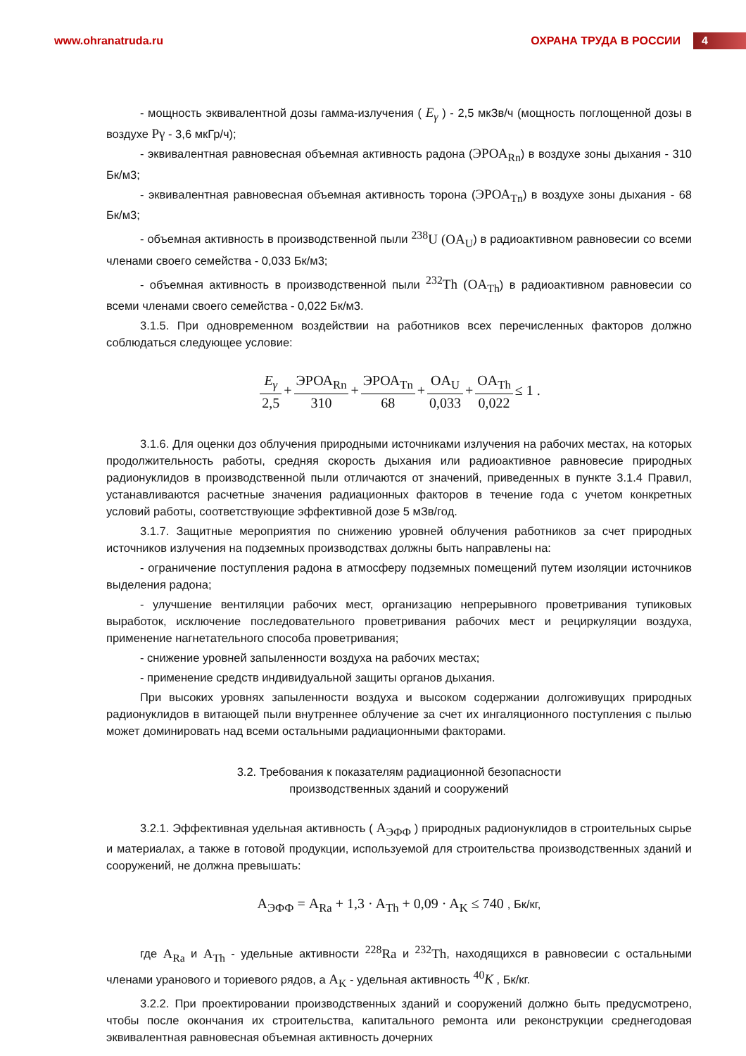www.ohranatruda.ru ОХРАНА ТРУДА В РОССИИ 4
- мощность эквивалентной дозы гамма-излучения ( E<sub>γ</sub> ) - 2,5 мкЗв/ч (мощность поглощенной дозы в воздухе Pγ - 3,6 мкГр/ч);
- эквивалентная равновесная объемная активность радона (ЭРОА<sub>Rn</sub>) в воздухе зоны дыхания - 310 Бк/м3;
- эквивалентная равновесная объемная активность торона (ЭРОА<sub>Tn</sub>) в воздухе зоны дыхания - 68 Бк/м3;
- объемная активность в производственной пыли <sup>238</sup>U (OA<sub>U</sub>) в радиоактивном равновесии со всеми членами своего семейства - 0,033 Бк/м3;
- объемная активность в производственной пыли <sup>232</sup>Th (OA<sub>Th</sub>) в радиоактивном равновесии со всеми членами своего семейства - 0,022 Бк/м3.
3.1.5. При одновременном воздействии на работников всех перечисленных факторов должно соблюдаться следующее условие:
E<sub>γ</sub> 2,5 + ЭРОА<sub>Rn</sub> 310 + ЭРОА<sub>Tn</sub> 68 + OA<sub>U</sub> 0,033 + OA<sub>Th</sub> 0,022 ≤ 1 .
3.1.6. Для оценки доз облучения природными источниками излучения на рабочих местах, на которых продолжительность работы, средняя скорость дыхания или радиоактивное равновесие природных радионуклидов в производственной пыли отличаются от значений, приведенных в пункте 3.1.4 Правил, устанавливаются расчетные значения радиационных факторов в течение года с учетом конкретных условий работы, соответствующие эффективной дозе 5 мЗв/год.
3.1.7. Защитные мероприятия по снижению уровней облучения работников за счет природных источников излучения на подземных производствах должны быть направлены на:
- ограничение поступления радона в атмосферу подземных помещений путем изоляции источников выделения радона;
- улучшение вентиляции рабочих мест, организацию непрерывного проветривания тупиковых выработок, исключение последовательного проветривания рабочих мест и рециркуляции воздуха, применение нагнетательного способа проветривания;
- снижение уровней запыленности воздуха на рабочих местах;
- применение средств индивидуальной защиты органов дыхания.
При высоких уровнях запыленности воздуха и высоком содержании долгоживущих природных радионуклидов в витающей пыли внутреннее облучение за счет их ингаляционного поступления с пылью может доминировать над всеми остальными радиационными факторами.
3.2. Требования к показателям радиационной безопасности
производственных зданий и сооружений
3.2.1. Эффективная удельная активность ( A<sub>ЭФФ</sub> ) природных радионуклидов в строительных сырье и материалах, а также в готовой продукции, используемой для строительства производственных зданий и сооружений, не должна превышать:
A<sub>ЭФФ</sub> = A<sub>Ra</sub> + 1,3 · A<sub>Th</sub> + 0,09 · A<sub>K</sub> ≤ 740 , Бк/кг,
где A<sub>Ra</sub> и A<sub>Th</sub> - удельные активности <sup>228</sup>Ra и <sup>232</sup>Th, находящихся в равновесии с остальными членами уранового и ториевого рядов, а A<sub>K</sub> - удельная активность <sup>40</sup>K , Бк/кг.
3.2.2. При проектировании производственных зданий и сооружений должно быть предусмотрено, чтобы после окончания их строительства, капитального ремонта или реконструкции среднегодовая эквивалентная равновесная объемная активность дочерних